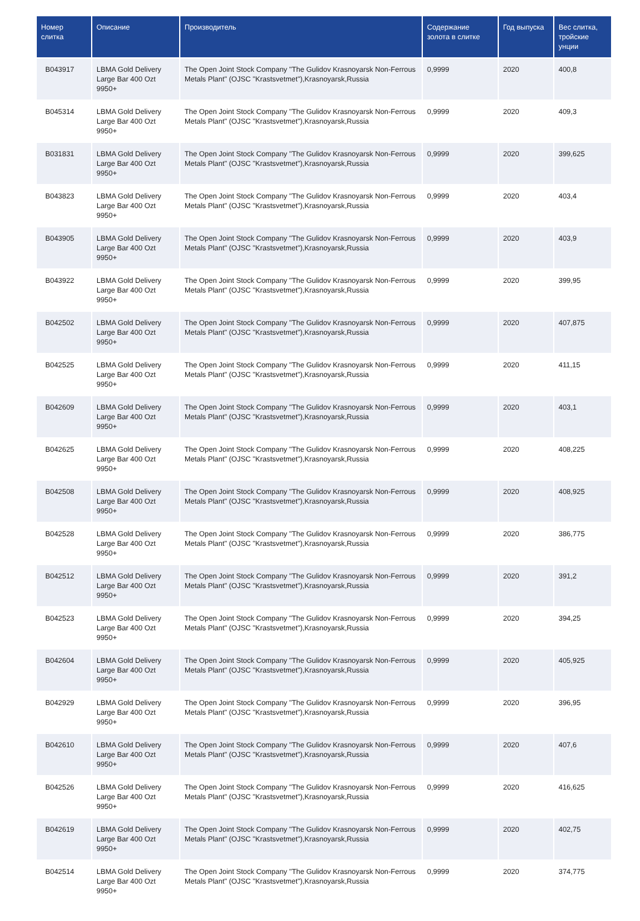| Номер слитка | Описание | Производитель | Содержание золота в слитке | Год выпуска | Вес слитка, тройские унции |
| --- | --- | --- | --- | --- | --- |
| B043917 | LBMA Gold Delivery Large Bar 400 Ozt 9950+ | The Open Joint Stock Company "The Gulidov Krasnoyarsk Non-Ferrous Metals Plant" (OJSC "Krastsvetmet"),Krasnoyarsk,Russia | 0,9999 | 2020 | 400,8 |
| B045314 | LBMA Gold Delivery Large Bar 400 Ozt 9950+ | The Open Joint Stock Company "The Gulidov Krasnoyarsk Non-Ferrous Metals Plant" (OJSC "Krastsvetmet"),Krasnoyarsk,Russia | 0,9999 | 2020 | 409,3 |
| B031831 | LBMA Gold Delivery Large Bar 400 Ozt 9950+ | The Open Joint Stock Company "The Gulidov Krasnoyarsk Non-Ferrous Metals Plant" (OJSC "Krastsvetmet"),Krasnoyarsk,Russia | 0,9999 | 2020 | 399,625 |
| B043823 | LBMA Gold Delivery Large Bar 400 Ozt 9950+ | The Open Joint Stock Company "The Gulidov Krasnoyarsk Non-Ferrous Metals Plant" (OJSC "Krastsvetmet"),Krasnoyarsk,Russia | 0,9999 | 2020 | 403,4 |
| B043905 | LBMA Gold Delivery Large Bar 400 Ozt 9950+ | The Open Joint Stock Company "The Gulidov Krasnoyarsk Non-Ferrous Metals Plant" (OJSC "Krastsvetmet"),Krasnoyarsk,Russia | 0,9999 | 2020 | 403,9 |
| B043922 | LBMA Gold Delivery Large Bar 400 Ozt 9950+ | The Open Joint Stock Company "The Gulidov Krasnoyarsk Non-Ferrous Metals Plant" (OJSC "Krastsvetmet"),Krasnoyarsk,Russia | 0,9999 | 2020 | 399,95 |
| B042502 | LBMA Gold Delivery Large Bar 400 Ozt 9950+ | The Open Joint Stock Company "The Gulidov Krasnoyarsk Non-Ferrous Metals Plant" (OJSC "Krastsvetmet"),Krasnoyarsk,Russia | 0,9999 | 2020 | 407,875 |
| B042525 | LBMA Gold Delivery Large Bar 400 Ozt 9950+ | The Open Joint Stock Company "The Gulidov Krasnoyarsk Non-Ferrous Metals Plant" (OJSC "Krastsvetmet"),Krasnoyarsk,Russia | 0,9999 | 2020 | 411,15 |
| B042609 | LBMA Gold Delivery Large Bar 400 Ozt 9950+ | The Open Joint Stock Company "The Gulidov Krasnoyarsk Non-Ferrous Metals Plant" (OJSC "Krastsvetmet"),Krasnoyarsk,Russia | 0,9999 | 2020 | 403,1 |
| B042625 | LBMA Gold Delivery Large Bar 400 Ozt 9950+ | The Open Joint Stock Company "The Gulidov Krasnoyarsk Non-Ferrous Metals Plant" (OJSC "Krastsvetmet"),Krasnoyarsk,Russia | 0,9999 | 2020 | 408,225 |
| B042508 | LBMA Gold Delivery Large Bar 400 Ozt 9950+ | The Open Joint Stock Company "The Gulidov Krasnoyarsk Non-Ferrous Metals Plant" (OJSC "Krastsvetmet"),Krasnoyarsk,Russia | 0,9999 | 2020 | 408,925 |
| B042528 | LBMA Gold Delivery Large Bar 400 Ozt 9950+ | The Open Joint Stock Company "The Gulidov Krasnoyarsk Non-Ferrous Metals Plant" (OJSC "Krastsvetmet"),Krasnoyarsk,Russia | 0,9999 | 2020 | 386,775 |
| B042512 | LBMA Gold Delivery Large Bar 400 Ozt 9950+ | The Open Joint Stock Company "The Gulidov Krasnoyarsk Non-Ferrous Metals Plant" (OJSC "Krastsvetmet"),Krasnoyarsk,Russia | 0,9999 | 2020 | 391,2 |
| B042523 | LBMA Gold Delivery Large Bar 400 Ozt 9950+ | The Open Joint Stock Company "The Gulidov Krasnoyarsk Non-Ferrous Metals Plant" (OJSC "Krastsvetmet"),Krasnoyarsk,Russia | 0,9999 | 2020 | 394,25 |
| B042604 | LBMA Gold Delivery Large Bar 400 Ozt 9950+ | The Open Joint Stock Company "The Gulidov Krasnoyarsk Non-Ferrous Metals Plant" (OJSC "Krastsvetmet"),Krasnoyarsk,Russia | 0,9999 | 2020 | 405,925 |
| B042929 | LBMA Gold Delivery Large Bar 400 Ozt 9950+ | The Open Joint Stock Company "The Gulidov Krasnoyarsk Non-Ferrous Metals Plant" (OJSC "Krastsvetmet"),Krasnoyarsk,Russia | 0,9999 | 2020 | 396,95 |
| B042610 | LBMA Gold Delivery Large Bar 400 Ozt 9950+ | The Open Joint Stock Company "The Gulidov Krasnoyarsk Non-Ferrous Metals Plant" (OJSC "Krastsvetmet"),Krasnoyarsk,Russia | 0,9999 | 2020 | 407,6 |
| B042526 | LBMA Gold Delivery Large Bar 400 Ozt 9950+ | The Open Joint Stock Company "The Gulidov Krasnoyarsk Non-Ferrous Metals Plant" (OJSC "Krastsvetmet"),Krasnoyarsk,Russia | 0,9999 | 2020 | 416,625 |
| B042619 | LBMA Gold Delivery Large Bar 400 Ozt 9950+ | The Open Joint Stock Company "The Gulidov Krasnoyarsk Non-Ferrous Metals Plant" (OJSC "Krastsvetmet"),Krasnoyarsk,Russia | 0,9999 | 2020 | 402,75 |
| B042514 | LBMA Gold Delivery Large Bar 400 Ozt 9950+ | The Open Joint Stock Company "The Gulidov Krasnoyarsk Non-Ferrous Metals Plant" (OJSC "Krastsvetmet"),Krasnoyarsk,Russia | 0,9999 | 2020 | 374,775 |